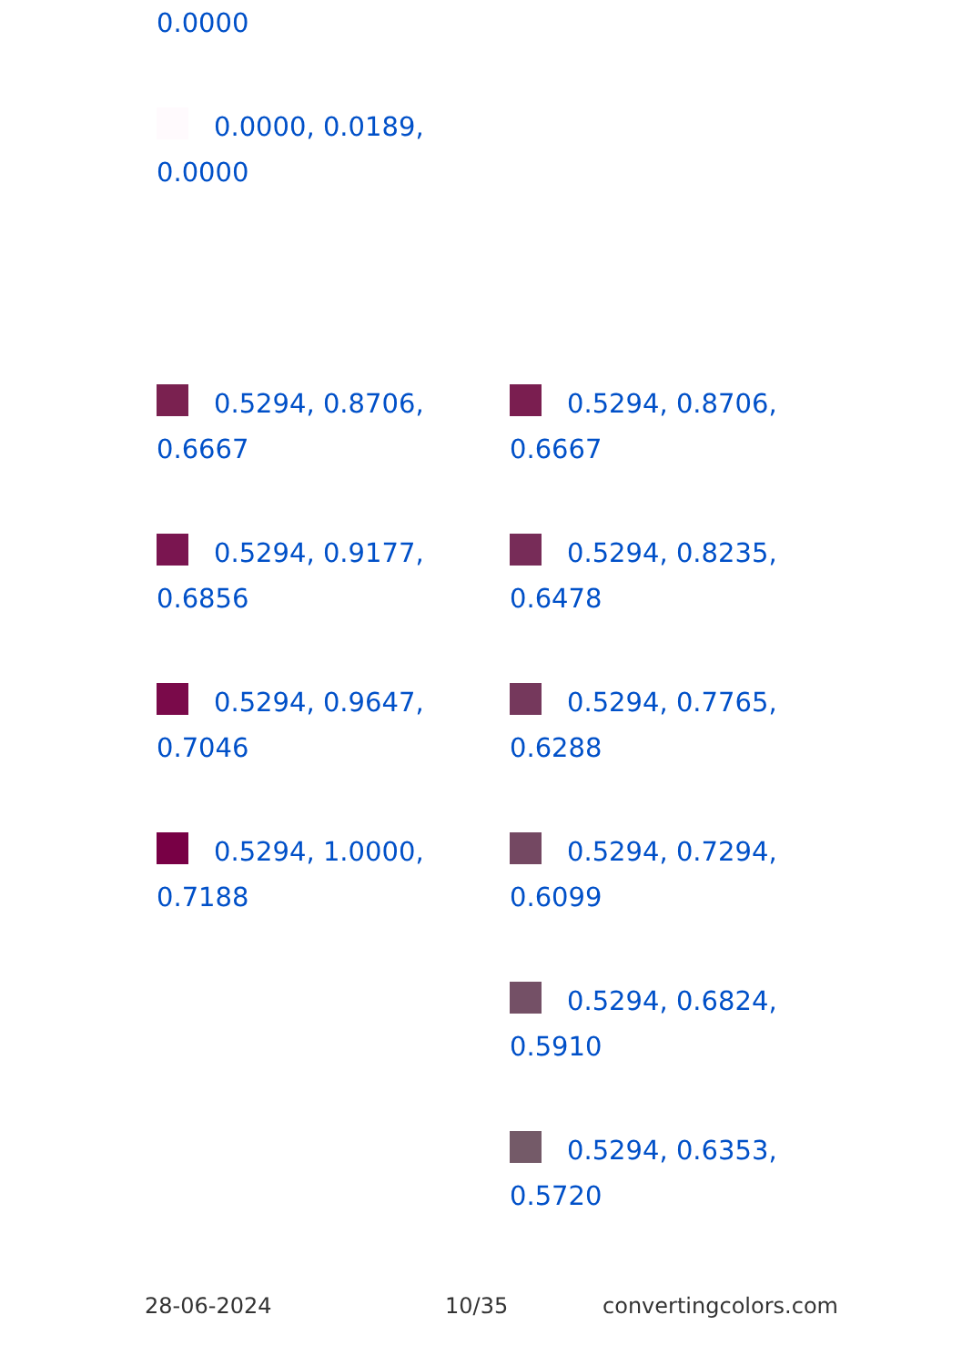0.0000
0.0000, 0.0189, 0.0000
0.5294, 0.8706, 0.6667
0.5294, 0.9177, 0.6856
0.5294, 0.9647, 0.7046
0.5294, 1.0000, 0.7188
0.5294, 0.8706, 0.6667
0.5294, 0.8235, 0.6478
0.5294, 0.7765, 0.6288
0.5294, 0.7294, 0.6099
0.5294, 0.6824, 0.5910
0.5294, 0.6353, 0.5720
28-06-2024 10/35 convertingcolors.com